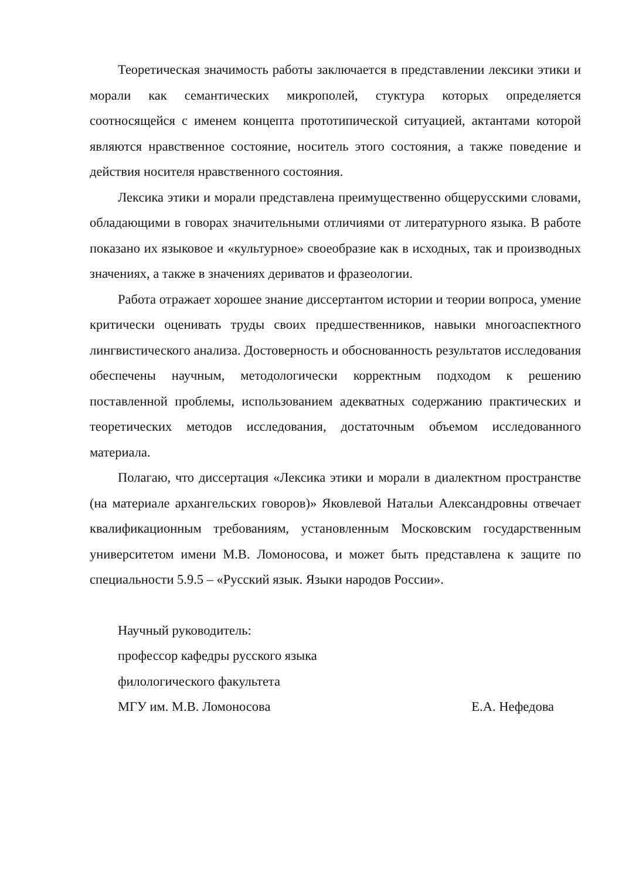Теоретическая значимость работы заключается в представлении лексики этики и морали как семантических микрополей, стуктура которых определяется соотносящейся с именем концепта прототипической ситуацией, актантами которой являются нравственное состояние, носитель этого состояния, а также поведение и действия носителя нравственного состояния.
Лексика этики и морали представлена преимущественно общерусскими словами, обладающими в говорах значительными отличиями от литературного языка. В работе показано их языковое и «культурное» своеобразие как в исходных, так и производных значениях, а также в значениях дериватов и фразеологии.
Работа отражает хорошее знание диссертантом истории и теории вопроса, умение критически оценивать труды своих предшественников, навыки многоаспектного лингвистического анализа. Достоверность и обоснованность результатов исследования обеспечены научным, методологически корректным подходом к решению поставленной проблемы, использованием адекватных содержанию практических и теоретических методов исследования, достаточным объемом исследованного материала.
Полагаю, что диссертация «Лексика этики и морали в диалектном пространстве (на материале архангельских говоров)» Яковлевой Натальи Александровны отвечает квалификационным требованиям, установленным Московским государственным университетом имени М.В. Ломоносова, и может быть представлена к защите по специальности 5.9.5 – «Русский язык. Языки народов России».
Научный руководитель:
профессор кафедры русского языка
филологического факультета
МГУ им. М.В. Ломоносова Е.А. Нефедова